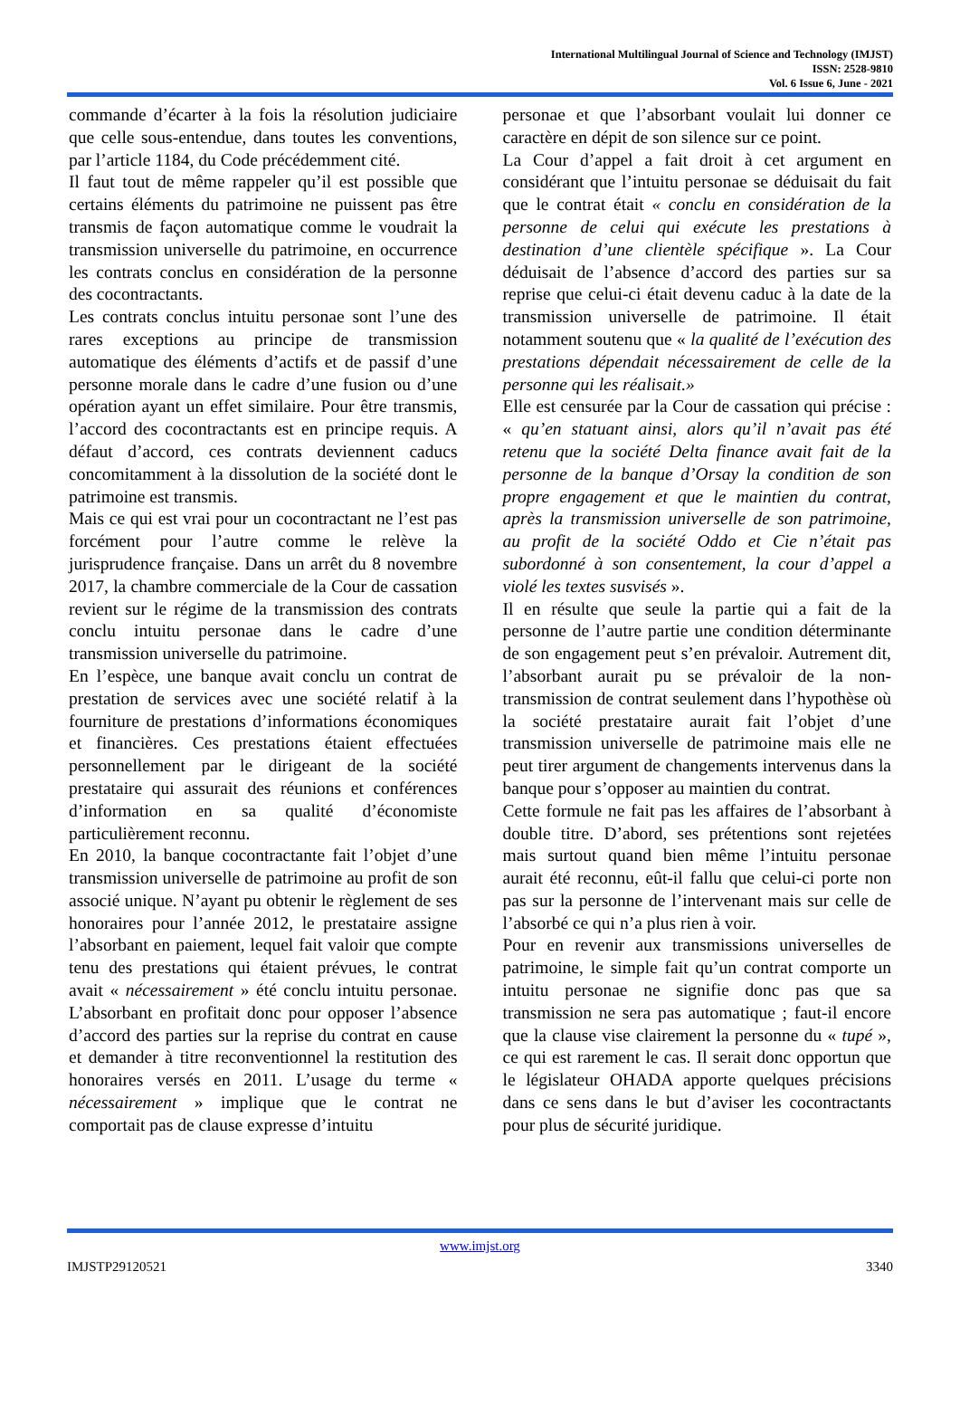International Multilingual Journal of Science and Technology (IMJST)
ISSN: 2528-9810
Vol. 6 Issue 6, June - 2021
commande d’écarter à la fois la résolution judiciaire que celle sous-entendue, dans toutes les conventions, par l’article 1184, du Code précédemment cité.
Il faut tout de même rappeler qu’il est possible que certains éléments du patrimoine ne puissent pas être transmis de façon automatique comme le voudrait la transmission universelle du patrimoine, en occurrence les contrats conclus en considération de la personne des cocontractants.
Les contrats conclus intuitu personae sont l’une des rares exceptions au principe de transmission automatique des éléments d’actifs et de passif d’une personne morale dans le cadre d’une fusion ou d’une opération ayant un effet similaire. Pour être transmis, l’accord des cocontractants est en principe requis. A défaut d’accord, ces contrats deviennent caducs concomitamment à la dissolution de la société dont le patrimoine est transmis.
Mais ce qui est vrai pour un cocontractant ne l’est pas forcément pour l’autre comme le relève la jurisprudence française. Dans un arrêt du 8 novembre 2017, la chambre commerciale de la Cour de cassation revient sur le régime de la transmission des contrats conclu intuitu personae dans le cadre d’une transmission universelle du patrimoine.
En l’espèce, une banque avait conclu un contrat de prestation de services avec une société relatif à la fourniture de prestations d’informations économiques et financières. Ces prestations étaient effectuées personnellement par le dirigeant de la société prestataire qui assurait des réunions et conférences d’information en sa qualité d’économiste particulièrement reconnu.
En 2010, la banque cocontractante fait l’objet d’une transmission universelle de patrimoine au profit de son associé unique. N’ayant pu obtenir le règlement de ses honoraires pour l’année 2012, le prestataire assigne l’absorbant en paiement, lequel fait valoir que compte tenu des prestations qui étaient prévues, le contrat avait « nécessairement » été conclu intuitu personae. L’absorbant en profitait donc pour opposer l’absence d’accord des parties sur la reprise du contrat en cause et demander à titre reconventionnel la restitution des honoraires versés en 2011. L’usage du terme « nécessairement » implique que le contrat ne comportait pas de clause expresse d’intuitu
personae et que l’absorbant voulait lui donner ce caractère en dépit de son silence sur ce point.
La Cour d’appel a fait droit à cet argument en considérant que l’intuitu personae se déduisait du fait que le contrat était « conclu en considération de la personne de celui qui exécute les prestations à destination d’une clientèle spécifique ». La Cour déduisait de l’absence d’accord des parties sur sa reprise que celui-ci était devenu caduc à la date de la transmission universelle de patrimoine. Il était notamment soutenu que « la qualité de l’exécution des prestations dépendait nécessairement de celle de la personne qui les réalisait.»
Elle est censurée par la Cour de cassation qui précise : « qu’en statuant ainsi, alors qu’il n’avait pas été retenu que la société Delta finance avait fait de la personne de la banque d’Orsay la condition de son propre engagement et que le maintien du contrat, après la transmission universelle de son patrimoine, au profit de la société Oddo et Cie n’était pas subordonné à son consentement, la cour d’appel a violé les textes susvisés ».
Il en résulte que seule la partie qui a fait de la personne de l’autre partie une condition déterminante de son engagement peut s’en prévaloir. Autrement dit, l’absorbant aurait pu se prévaloir de la non-transmission de contrat seulement dans l’hypothèse où la société prestataire aurait fait l’objet d’une transmission universelle de patrimoine mais elle ne peut tirer argument de changements intervenus dans la banque pour s’opposer au maintien du contrat.
Cette formule ne fait pas les affaires de l’absorbant à double titre. D’abord, ses prétentions sont rejetées mais surtout quand bien même l’intuitu personae aurait été reconnu, eût-il fallu que celui-ci porte non pas sur la personne de l’intervenant mais sur celle de l’absorbé ce qui n’a plus rien à voir.
Pour en revenir aux transmissions universelles de patrimoine, le simple fait qu’un contrat comporte un intuitu personae ne signifie donc pas que sa transmission ne sera pas automatique ; faut-il encore que la clause vise clairement la personne du « tupé », ce qui est rarement le cas. Il serait donc opportun que le législateur OHADA apporte quelques précisions dans ce sens dans le but d’aviser les cocontractants pour plus de sécurité juridique.
www.imjst.org
IMJSTP29120521 3340